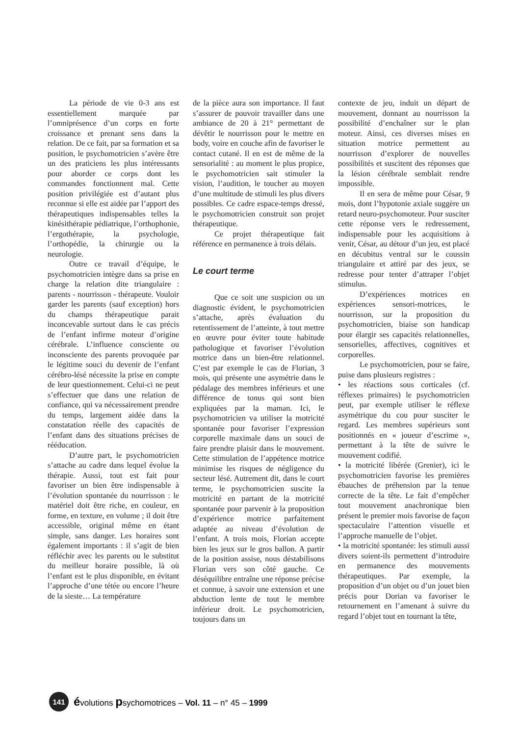La période de vie 0-3 ans est essentiellement marquée par l’omniprésence d’un corps en forte croissance et prenant sens dans la relation. De ce fait, par sa formation et sa position, le psychomotricien s’avère être un des praticiens les plus intéressants pour aborder ce corps dont les commandes fonctionnent mal. Cette position privilégiée est d’autant plus reconnue si elle est aidée par l’apport des thérapeutiques indispensables telles la kinésithérapie pédiatrique, l’orthophonie, l’ergothérapie, la psychologie, l’orthopédie, la chirurgie ou la neurologie.
Outre ce travail d’équipe, le psychomotricien intègre dans sa prise en charge la relation dite triangulaire : parents - nourrisson - thérapeute. Vouloir garder les parents (sauf exception) hors du champs thérapeutique parait inconcevable surtout dans le cas précis de l’enfant infirme moteur d’origine cérébrale. L’influence consciente ou inconsciente des parents provoquée par le légitime souci du devenir de l’enfant cérébro-lésé nécessite la prise en compte de leur questionnement. Celui-ci ne peut s’effectuer que dans une relation de confiance, qui va nécessairement prendre du temps, largement aidée dans la constatation réelle des capacités de l’enfant dans des situations précises de rééducation.
D’autre part, le psychomotricien s’attache au cadre dans lequel évolue la thérapie. Aussi, tout est fait pour favoriser un bien être indispensable à l’évolution spontanée du nourrisson : le matériel doit être riche, en couleur, en forme, en texture, en volume ; il doit être accessible, original même en étant simple, sans danger. Les horaires sont également importants : il s’agit de bien réfléchir avec les parents ou le substitut du meilleur horaire possible, là où l’enfant est le plus disponible, en évitant l’approche d’une tétée ou encore l’heure de la sieste… La température
de la pièce aura son importance. Il faut s’assurer de pouvoir travailler dans une ambiance de 20 à 21° permettant de dévêtir le nourrisson pour le mettre en body, voire en couche afin de favoriser le contact cutané. Il en est de même de la sensorialité : au moment le plus propice, le psychomotricien sait stimuler la vision, l’audition, le toucher au moyen d’une multitude de stimuli les plus divers possibles. Ce cadre espace-temps dressé, le psychomotricien construit son projet thérapeutique.
Ce projet thérapeutique fait référence en permanence à trois délais.
Le court terme
Que ce soit une suspicion ou un diagnostic évident, le psychomotricien s’attache, après évaluation du retentissement de l’atteinte, à tout mettre en œuvre pour éviter toute habitude pathologique et favoriser l’évolution motrice dans un bien-être relationnel. C’est par exemple le cas de Florian, 3 mois, qui présente une asymétrie dans le pédalage des membres inférieurs et une différence de tonus qui sont bien expliquées par la maman. Ici, le psychomotricien va utiliser la motricité spontanée pour favoriser l’expression corporelle maximale dans un souci de faire prendre plaisir dans le mouvement. Cette stimulation de l’appétence motrice minimise les risques de négligence du secteur lésé. Autrement dit, dans le court terme, le psychomotricien suscite la motricité en partant de la motricité spontanée pour parvenir à la proposition d’expérience motrice parfaitement adaptée au niveau d’évolution de l’enfant. A trois mois, Florian accepte bien les jeux sur le gros ballon. A partir de la position assise, nous déstabilisons Florian vers son côté gauche. Ce déséquilibre entraîne une réponse précise et connue, à savoir une extension et une abduction lente de tout le membre inférieur droit. Le psychomotricien, toujours dans un
contexte de jeu, induit un départ de mouvement, donnant au nourrisson la possibilité d’enchaîner sur le plan moteur. Ainsi, ces diverses mises en situation motrice permettent au nourrisson d’explorer de nouvelles possibilités et suscitent des réponses que la lésion cérébrale semblait rendre impossible.
Il en sera de même pour César, 9 mois, dont l’hypotonie axiale suggère un retard neuro-psychomoteur. Pour susciter cette réponse vers le redressement, indispensable pour les acquisitions à venir, César, au détour d’un jeu, est placé en décubitus ventral sur le coussin triangulaire et attiré par des jeux, se redresse pour tenter d’attraper l’objet stimulus.
D’expériences motrices en expériences sensori-motrices, le nourrisson, sur la proposition du psychomotricien, biaise son handicap pour élargir ses capacités relationnelles, sensorielles, affectives, cognitives et corporelles.
Le psychomotricien, pour se faire, puise dans plusieurs registres :
• les réactions sous corticales (cf. réflexes primaires) le psychomotricien peut, par exemple utiliser le réflexe asymétrique du cou pour susciter le regard. Les membres supérieurs sont positionnés en « joueur d’escrime », permettant à la tête de suivre le mouvement codifié.
• la motricité libérée (Grenier), ici le psychomotricien favorise les premières ébauches de préhension par la tenue correcte de la tête. Le fait d’empêcher tout mouvement anachronique bien présent le premier mois favorise de façon spectaculaire l’attention visuelle et l’approche manuelle de l’objet.
• la motricité spontanée: les stimuli aussi divers soient-ils permettent d’introduire en permanence des mouvements thérapeutiques. Par exemple, la proposition d’un objet ou d’un jouet bien précis pour Dorian va favoriser le retournement en l’amenant à suivre du regard l’objet tout en tournant la tête,
141
évolutions psychomotrices – Vol. 11 – n° 45 – 1999